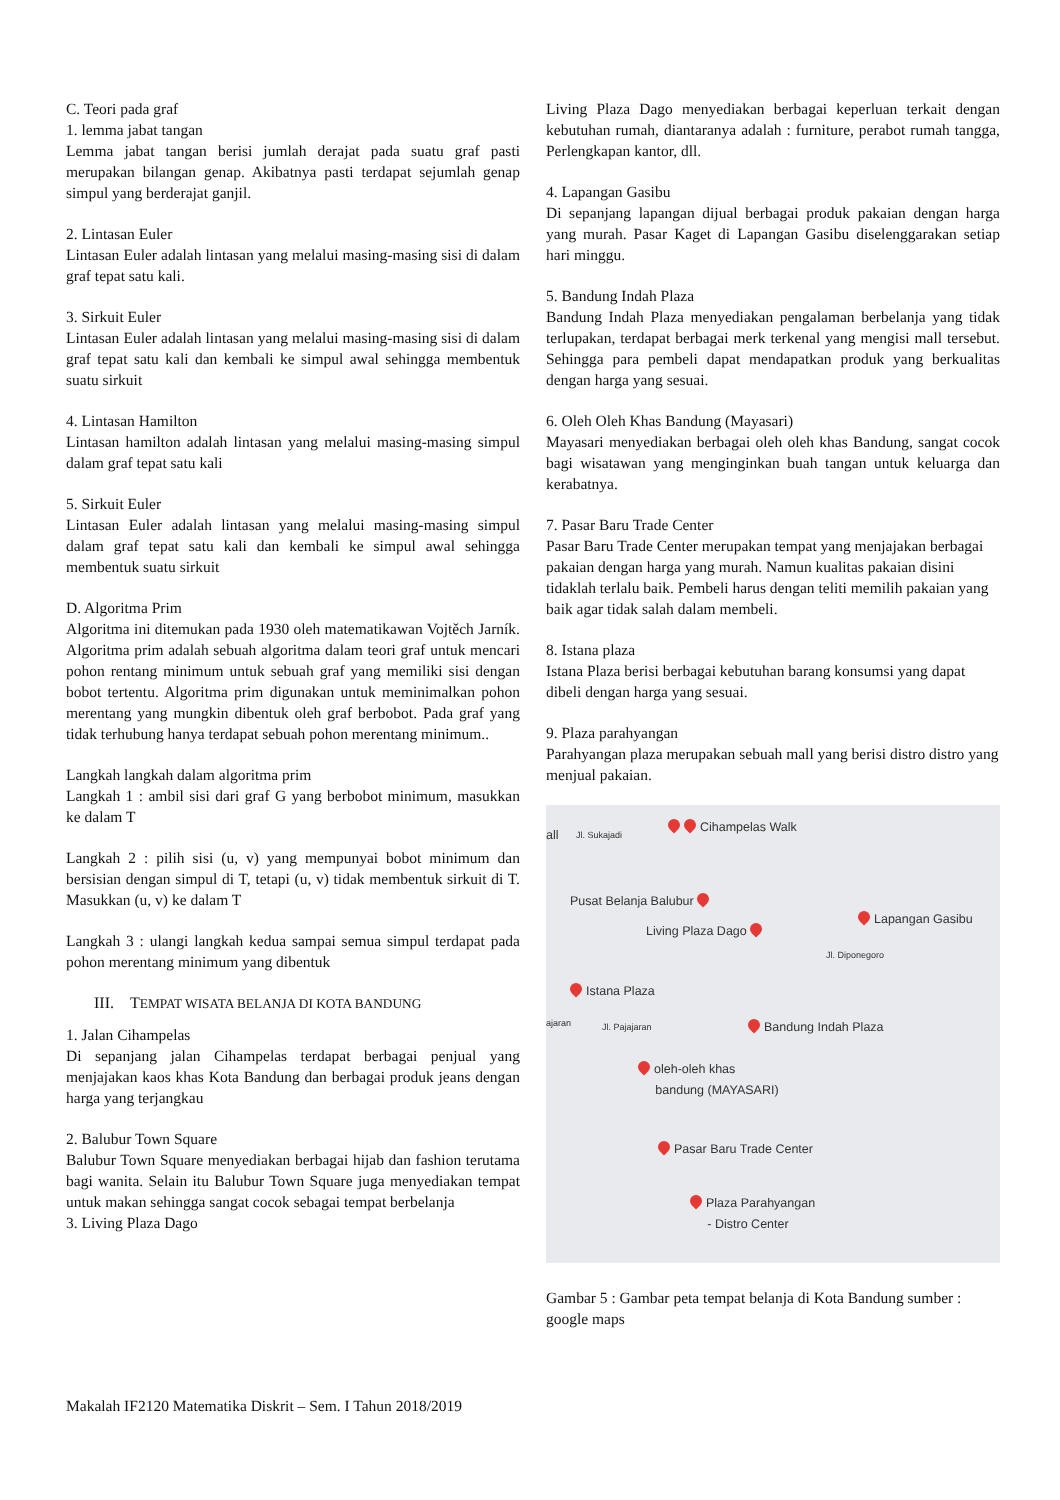C. Teori pada graf
1. lemma jabat tangan
Lemma jabat tangan berisi jumlah derajat pada suatu graf pasti merupakan bilangan genap. Akibatnya pasti terdapat sejumlah genap simpul yang berderajat ganjil.
2. Lintasan Euler
Lintasan Euler adalah lintasan yang melalui masing-masing sisi di dalam graf tepat satu kali.
3. Sirkuit Euler
Lintasan Euler adalah lintasan yang melalui masing-masing sisi di dalam graf tepat satu kali dan kembali ke simpul awal sehingga membentuk suatu sirkuit
4. Lintasan Hamilton
Lintasan hamilton adalah lintasan yang melalui masing-masing simpul dalam graf tepat satu kali
5. Sirkuit Euler
Lintasan Euler adalah lintasan yang melalui masing-masing simpul dalam graf tepat satu kali dan kembali ke simpul awal sehingga membentuk suatu sirkuit
D. Algoritma Prim
Algoritma ini ditemukan pada 1930 oleh matematikawan Vojtěch Jarník. Algoritma prim adalah sebuah algoritma dalam teori graf untuk mencari pohon rentang minimum untuk sebuah graf yang memiliki sisi dengan bobot tertentu. Algoritma prim digunakan untuk meminimalkan pohon merentang yang mungkin dibentuk oleh graf berbobot. Pada graf yang tidak terhubung hanya terdapat sebuah pohon merentang minimum..
Langkah langkah dalam algoritma prim
Langkah 1 : ambil sisi dari graf G yang berbobot minimum, masukkan ke dalam T
Langkah 2 : pilih sisi (u, v) yang mempunyai bobot minimum dan bersisian dengan simpul di T, tetapi (u, v) tidak membentuk sirkuit di T. Masukkan (u, v) ke dalam T
Langkah 3 : ulangi langkah kedua sampai semua simpul terdapat pada pohon merentang minimum yang dibentuk
III. TEMPAT WISATA BELANJA DI KOTA BANDUNG
1. Jalan Cihampelas
Di sepanjang jalan Cihampelas terdapat berbagai penjual yang menjajakan kaos khas Kota Bandung dan berbagai produk jeans dengan harga yang terjangkau
2. Balubur Town Square
Balubur Town Square menyediakan berbagai hijab dan fashion terutama bagi wanita. Selain itu Balubur Town Square juga menyediakan tempat untuk makan sehingga sangat cocok sebagai tempat berbelanja
3. Living Plaza Dago
Living Plaza Dago menyediakan berbagai keperluan terkait dengan kebutuhan rumah, diantaranya adalah : furniture, perabot rumah tangga, Perlengkapan kantor, dll.
4. Lapangan Gasibu
Di sepanjang lapangan dijual berbagai produk pakaian dengan harga yang murah. Pasar Kaget di Lapangan Gasibu diselenggarakan setiap hari minggu.
5. Bandung Indah Plaza
Bandung Indah Plaza menyediakan pengalaman berbelanja yang tidak terlupakan, terdapat berbagai merk terkenal yang mengisi mall tersebut. Sehingga para pembeli dapat mendapatkan produk yang berkualitas dengan harga yang sesuai.
6. Oleh Oleh Khas Bandung (Mayasari)
Mayasari menyediakan berbagai oleh oleh khas Bandung, sangat cocok bagi wisatawan yang menginginkan buah tangan untuk keluarga dan kerabatnya.
7. Pasar Baru Trade Center
Pasar Baru Trade Center merupakan tempat yang menjajakan berbagai pakaian dengan harga yang murah. Namun kualitas pakaian disini tidaklah terlalu baik. Pembeli harus dengan teliti memilih pakaian yang baik agar tidak salah dalam membeli.
8. Istana plaza
Istana Plaza berisi berbagai kebutuhan barang konsumsi yang dapat dibeli dengan harga yang sesuai.
9. Plaza parahyangan
Parahyangan plaza merupakan sebuah mall yang berisi distro distro yang menjual pakaian.
all Jl. Sukajadi Cihampelas Walk
Pusat Belanja Balubur
Living Plaza Dago
Lapangan Gasibu
Jl. Diponegoro
Istana Plaza
ajaran Jl. Pajajaran Bandung Indah Plaza
oleh-oleh khas
bandung (MAYASARI)
Pasar Baru Trade Center
Plaza Parahyangan
- Distro Center
Gambar 5 : Gambar peta tempat belanja di Kota Bandung sumber : google maps
Makalah IF2120 Matematika Diskrit – Sem. I Tahun 2018/2019